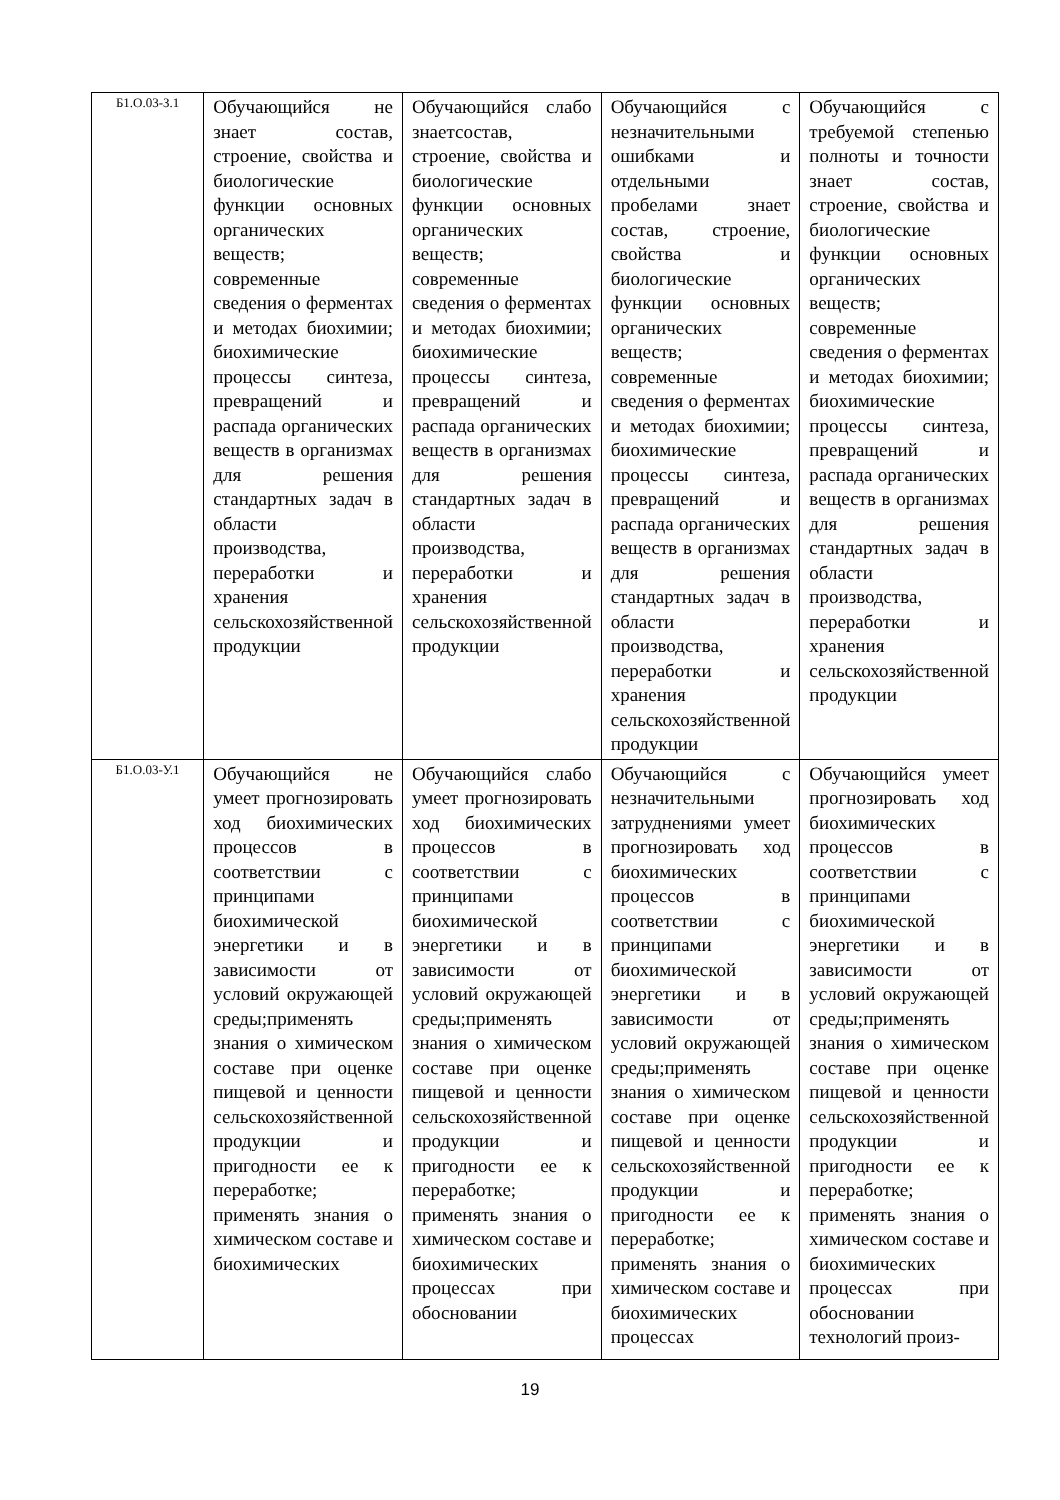| Б1.О.03-З.1 | Обучающийся не знает состав, строение, свойства и биологические функции основных органических веществ; современные сведения о ферментах и методах биохимии; биохимические процессы синтеза, превращений и распада органических веществ в организмах для решения стандартных задач в области производства, переработки и хранения сельскохозяйственной продукции | Обучающийся слабо знаетсостав, строение, свойства и биологические функции основных органических веществ; современные сведения о ферментах и методах биохимии; биохимические процессы синтеза, превращений и распада органических веществ в организмах для решения стандартных задач в области производства, переработки и хранения сельскохозяйственной продукции | Обучающийся с незначительными ошибками и отдельными пробелами знает состав, строение, свойства и биологические функции основных органических веществ; современные сведения о ферментах и методах биохимии; биохимические процессы синтеза, превращений и распада органических веществ в организмах для решения стандартных задач в области производства, переработки и хранения сельскохозяйственной продукции | Обучающийся с требуемой степенью полноты и точности знает состав, строение, свойства и биологические функции основных органических веществ; современные сведения о ферментах и методах биохимии; биохимические процессы синтеза, превращений и распада органических веществ в организмах для решения стандартных задач в области производства, переработки и хранения сельскохозяйственной продукции |
| Б1.О.03-У.1 | Обучающийся не умеет прогнозировать ход биохимических процессов в соответствии с принципами биохимической энергетики и в зависимости от условий окружающей среды;применять знания о химическом составе при оценке пищевой и ценности сельскохозяйственной продукции и пригодности ее к переработке; применять знания о химическом составе и биохимических | Обучающийся слабо умеет прогнозировать ход биохимических процессов в соответствии с принципами биохимической энергетики и в зависимости от условий окружающей среды;применять знания о химическом составе при оценке пищевой и ценности сельскохозяйственной продукции и пригодности ее к переработке; применять знания о химическом составе и биохимических процессах при обосновании | Обучающийся с незначительными затруднениями умеет прогнозировать ход биохимических процессов в соответствии с принципами биохимической энергетики и в зависимости от условий окружающей среды;применять знания о химическом составе при оценке пищевой и ценности сельскохозяйственной продукции и пригодности ее к переработке; применять знания о химическом составе и биохимических процессах | Обучающийся умеет прогнозировать ход биохимических процессов в соответствии с принципами биохимической энергетики и в зависимости от условий окружающей среды;применять знания о химическом составе при оценке пищевой и ценности сельскохозяйственной продукции и пригодности ее к переработке; применять знания о химическом составе и биохимических процессах при обосновании технологий произ- |
19